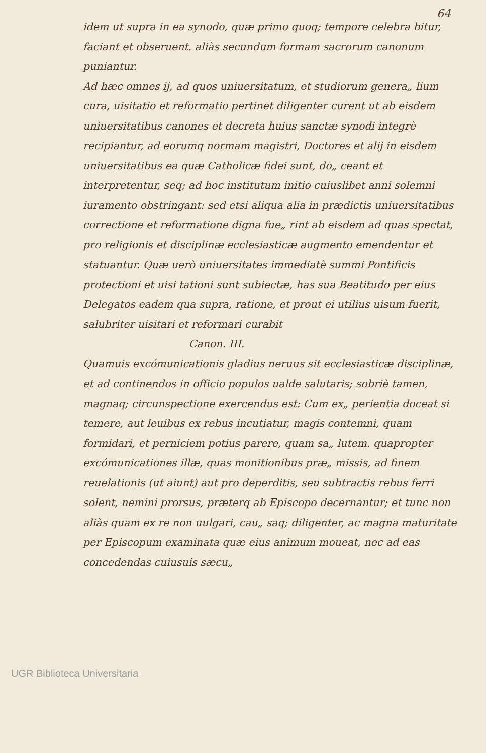64
idem ut supra in ea synodo, quæ primo quoq; tempore celebra bitur, faciant et obseruent. aliàs secundum formam sacrorum canonum puniantur.
Ad hæc omnes ij, ad quos uniuersitatum, et studiorum genera„ lium cura, uisitatio et reformatio pertinet diligenter curent ut ab eisdem uniuersitatibus canones et decreta huius sanctæ synodi integrè recipiantur, ad eorumq normam magistri, Doctores et alij in eisdem uniuersitatibus ea quæ Catholicæ fidei sunt, do„ ceant et interpretentur, seq; ad hoc institutum initio cuiuslibet anni solemni iuramento obstringant: sed etsi aliqua alia in prædictis uniuersitatibus correctione et reformatione digna fue„ rint ab eisdem ad quas spectat, pro religionis et disciplinæ ecclesiasticæ augmento emendentur et statuantur. Quæ uerò uniuersitates immediatè summi Pontificis protectioni et uisi tationi sunt subiectæ, has sua Beatitudo per eius Delegatos eadem qua supra, ratione, et prout ei utilius uisum fuerit, salubriter uisitari et reformari curabit
Canon. III.
Quamuis excómunicationis gladius neruus sit ecclesiasticæ disciplinæ, et ad continendos in officio populos ualde salutaris; sobriè tamen, magnaq; circunspectione exercendus est: Cum ex„ perientia doceat si temere, aut leuibus ex rebus incutiatur, magis contemni, quam formidari, et perniciem potius parere, quam sa„ lutem. quapropter excómunicationes illæ, quas monitionibus præ„ missis, ad finem reuelationis (ut aiunt) aut pro deperditis, seu subtractis rebus ferri solent, nemini prorsus, præterq ab Episcopo decernantur; et tunc non aliàs quam ex re non uulgari, cau„ saq; diligenter, ac magna maturitate per Episcopum examinata quæ eius animum moueat, nec ad eas concedendas cuiusuis sæcu„
UGR Biblioteca Universitaria